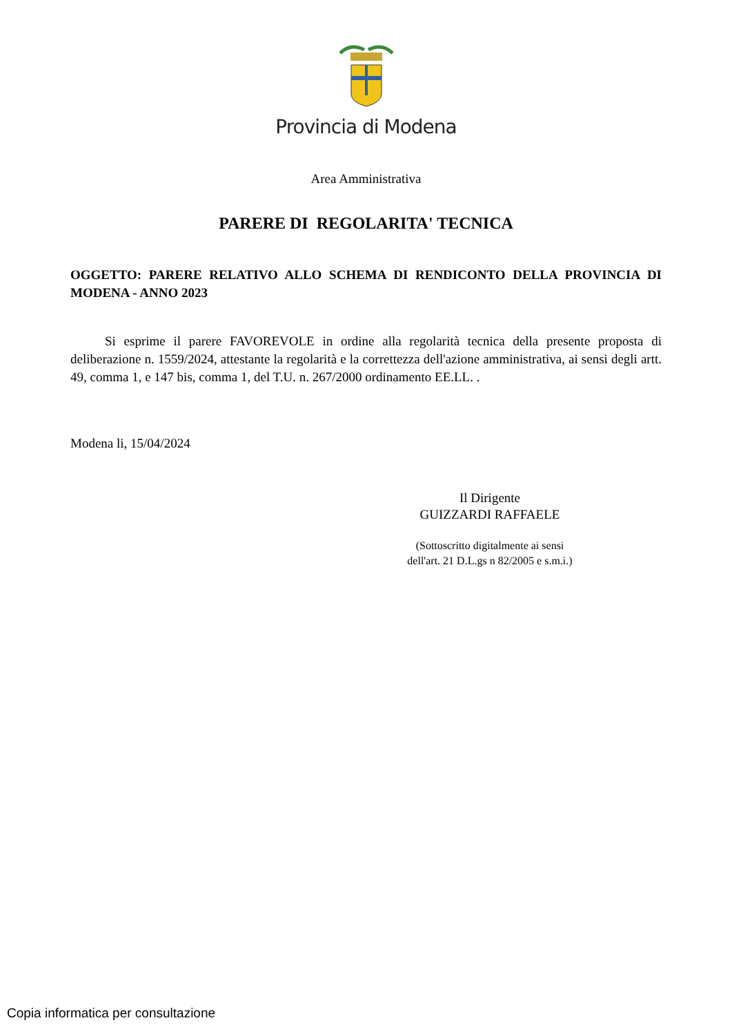Provincia di Modena
Area Amministrativa
PARERE DI REGOLARITA' TECNICA
OGGETTO: PARERE RELATIVO ALLO SCHEMA DI RENDICONTO DELLA PROVINCIA DI MODENA - ANNO 2023
Si esprime il parere FAVOREVOLE in ordine alla regolarità tecnica della presente proposta di deliberazione n. 1559/2024, attestante la regolarità e la correttezza dell'azione amministrativa, ai sensi degli artt. 49, comma 1, e 147 bis, comma 1, del T.U. n. 267/2000 ordinamento EE.LL. .
Modena li, 15/04/2024
Il Dirigente
GUIZZARDI RAFFAELE
(Sottoscritto digitalmente ai sensi
dell'art. 21 D.L.gs n 82/2005 e s.m.i.)
Copia informatica per consultazione